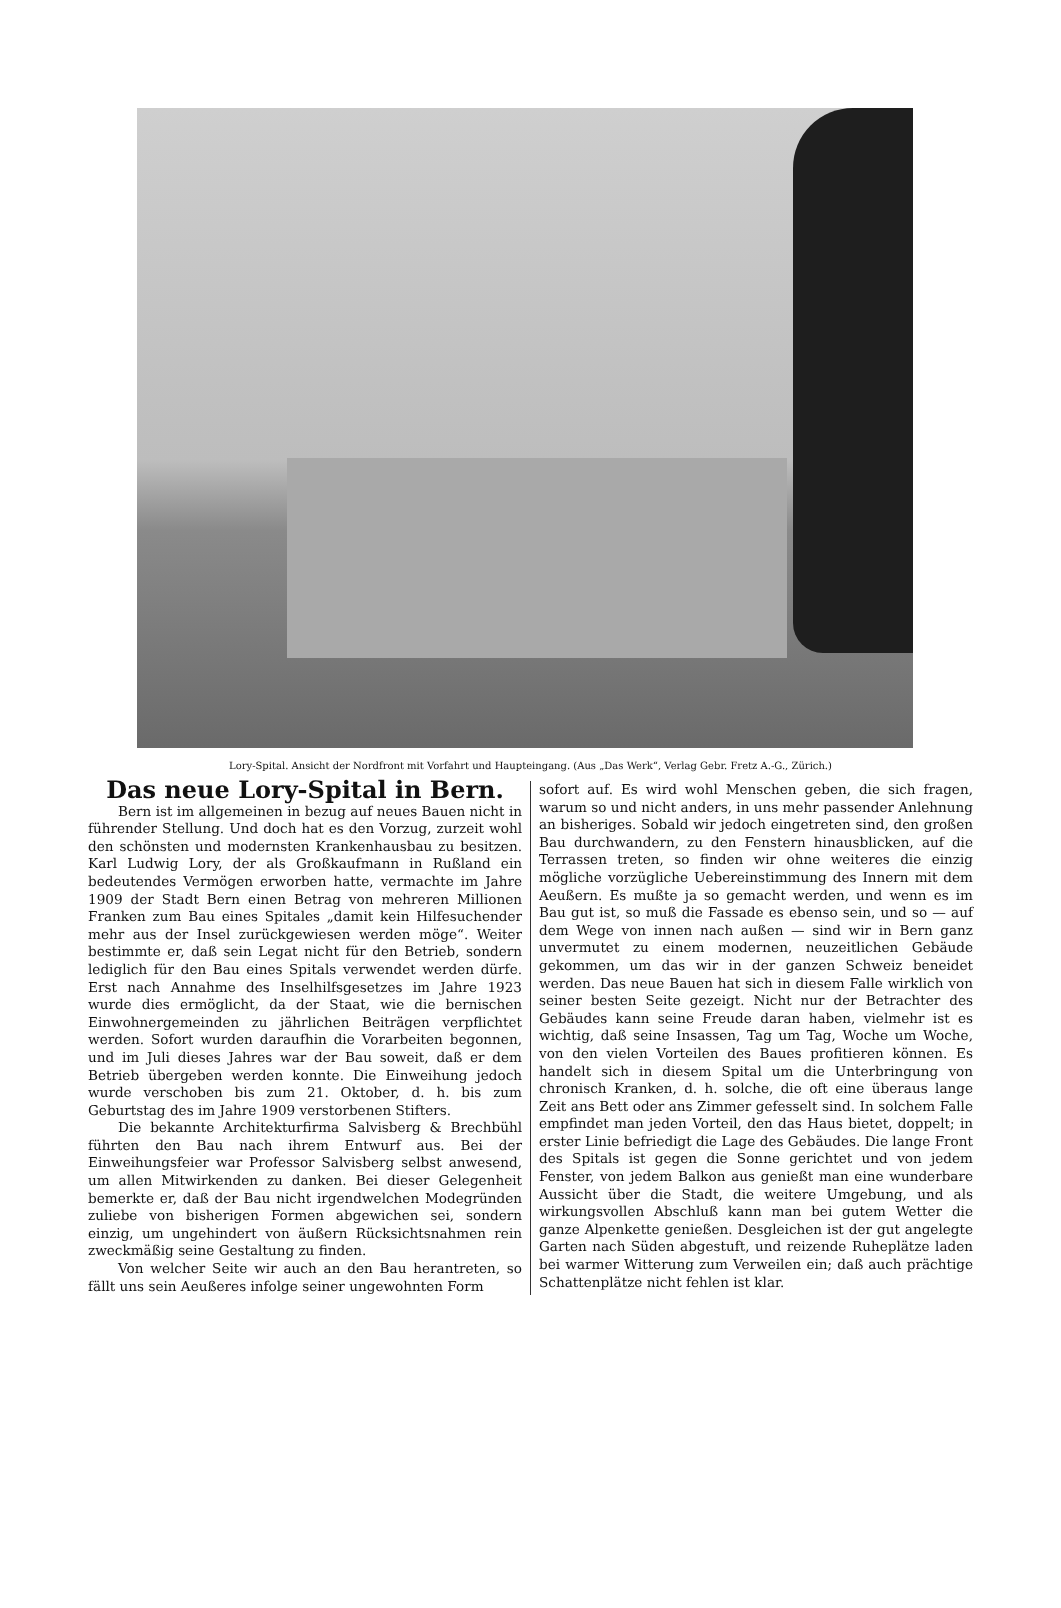Lory-Spital. Ansicht der Nordfront mit Vorfahrt und Haupteingang. (Aus „Das Werk“, Verlag Gebr. Fretz A.-G., Zürich.)
Das neue Lory-Spital in Bern.
Bern ist im allgemeinen in bezug auf neues Bauen nicht in führender Stellung. Und doch hat es den Vorzug, zurzeit wohl den schönsten und modernsten Krankenhausbau zu besitzen. Karl Ludwig Lory, der als Großkaufmann in Rußland ein bedeutendes Vermögen erworben hatte, vermachte im Jahre 1909 der Stadt Bern einen Betrag von mehreren Millionen Franken zum Bau eines Spitales „damit kein Hilfesuchender mehr aus der Insel zurückgewiesen werden möge“. Weiter bestimmte er, daß sein Legat nicht für den Betrieb, sondern lediglich für den Bau eines Spitals verwendet werden dürfe. Erst nach Annahme des Inselhilfsgesetzes im Jahre 1923 wurde dies ermöglicht, da der Staat, wie die bernischen Einwohnergemeinden zu jährlichen Beiträgen verpflichtet werden. Sofort wurden daraufhin die Vorarbeiten begonnen, und im Juli dieses Jahres war der Bau soweit, daß er dem Betrieb übergeben werden konnte. Die Einweihung jedoch wurde verschoben bis zum 21. Oktober, d. h. bis zum Geburtstag des im Jahre 1909 verstorbenen Stifters.
Die bekannte Architekturfirma Salvisberg & Brechbühl führten den Bau nach ihrem Entwurf aus. Bei der Einweihungsfeier war Professor Salvisberg selbst anwesend, um allen Mitwirkenden zu danken. Bei dieser Gelegenheit bemerkte er, daß der Bau nicht irgendwelchen Modegründen zuliebe von bisherigen Formen abgewichen sei, sondern einzig, um ungehindert von äußern Rücksichtsnahmen rein zweckmäßig seine Gestaltung zu finden.
Von welcher Seite wir auch an den Bau herantreten, so fällt uns sein Aeußeres infolge seiner ungewohnten Form
sofort auf. Es wird wohl Menschen geben, die sich fragen, warum so und nicht anders, in uns mehr passender Anlehnung an bisheriges. Sobald wir jedoch eingetreten sind, den großen Bau durchwandern, zu den Fenstern hinausblicken, auf die Terrassen treten, so finden wir ohne weiteres die einzig mögliche vorzügliche Uebereinstimmung des Innern mit dem Aeußern. Es mußte ja so gemacht werden, und wenn es im Bau gut ist, so muß die Fassade es ebenso sein, und so — auf dem Wege von innen nach außen — sind wir in Bern ganz unvermutet zu einem modernen, neuzeitlichen Gebäude gekommen, um das wir in der ganzen Schweiz beneidet werden. Das neue Bauen hat sich in diesem Falle wirklich von seiner besten Seite gezeigt. Nicht nur der Betrachter des Gebäudes kann seine Freude daran haben, vielmehr ist es wichtig, daß seine Insassen, Tag um Tag, Woche um Woche, von den vielen Vorteilen des Baues profitieren können. Es handelt sich in diesem Spital um die Unterbringung von chronisch Kranken, d. h. solche, die oft eine überaus lange Zeit ans Bett oder ans Zimmer gefesselt sind. In solchem Falle empfindet man jeden Vorteil, den das Haus bietet, doppelt; in erster Linie befriedigt die Lage des Gebäudes. Die lange Front des Spitals ist gegen die Sonne gerichtet und von jedem Fenster, von jedem Balkon aus genießt man eine wunderbare Aussicht über die Stadt, die weitere Umgebung, und als wirkungsvollen Abschluß kann man bei gutem Wetter die ganze Alpenkette genießen. Desgleichen ist der gut angelegte Garten nach Süden abgestuft, und reizende Ruheplätze laden bei warmer Witterung zum Verweilen ein; daß auch prächtige Schattenplätze nicht fehlen ist klar.